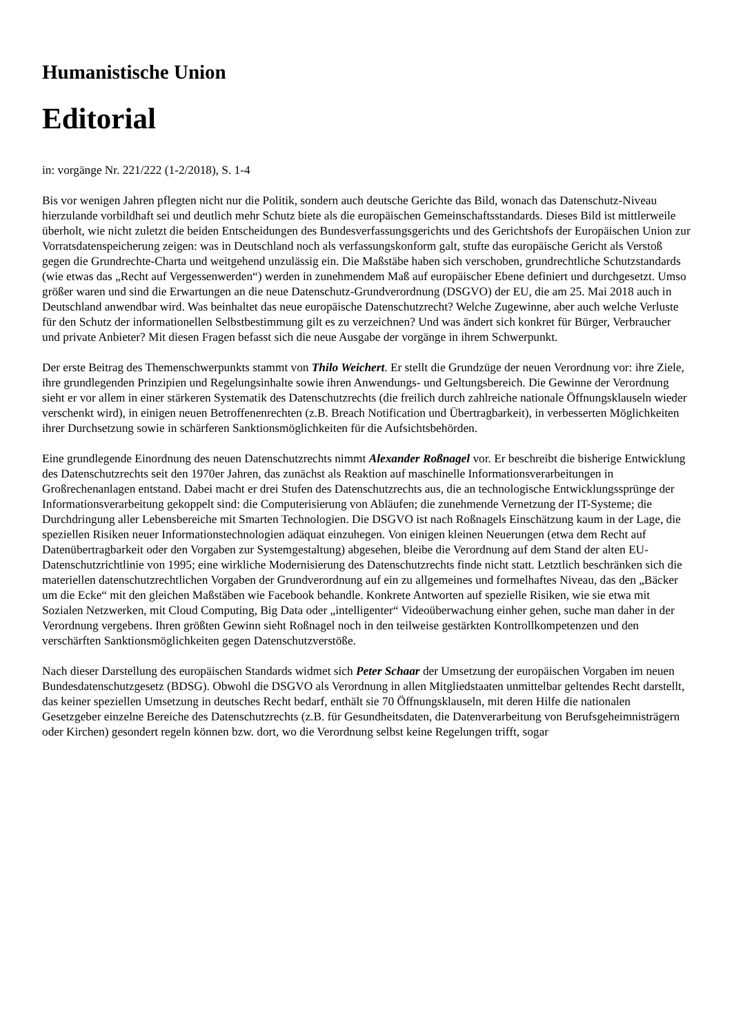Humanistische Union
Editorial
in: vorgänge Nr. 221/222 (1-2/2018), S. 1-4
Bis vor wenigen Jahren pflegten nicht nur die Politik, sondern auch deutsche Gerichte das Bild, wonach das Datenschutz-Niveau hierzulande vorbildhaft sei und deutlich mehr Schutz biete als die europäischen Gemeinschaftsstandards. Dieses Bild ist mittlerweile überholt, wie nicht zuletzt die beiden Entscheidungen des Bundesverfassungsgerichts und des Gerichtshofs der Europäischen Union zur Vorratsdatenspeicherung zeigen: was in Deutschland noch als verfassungskonform galt, stufte das europäische Gericht als Verstoß gegen die Grundrechte-Charta und weitgehend unzulässig ein. Die Maßstäbe haben sich verschoben, grundrechtliche Schutzstandards (wie etwas das „Recht auf Vergessenwerden“) werden in zunehmendem Maß auf europäischer Ebene definiert und durchgesetzt. Umso größer waren und sind die Erwartungen an die neue Datenschutz-Grundverordnung (DSGVO) der EU, die am 25. Mai 2018 auch in Deutschland anwendbar wird. Was beinhaltet das neue europäische Datenschutzrecht? Welche Zugewinne, aber auch welche Verluste für den Schutz der informationellen Selbstbestimmung gilt es zu verzeichnen? Und was ändert sich konkret für Bürger, Verbraucher und private Anbieter? Mit diesen Fragen befasst sich die neue Ausgabe der vorgänge in ihrem Schwerpunkt.
Der erste Beitrag des Themenschwerpunkts stammt von Thilo Weichert. Er stellt die Grundzüge der neuen Verordnung vor: ihre Ziele, ihre grundlegenden Prinzipien und Regelungsinhalte sowie ihren Anwendungs- und Geltungsbereich. Die Gewinne der Verordnung sieht er vor allem in einer stärkeren Systematik des Datenschutzrechts (die freilich durch zahlreiche nationale Öffnungsklauseln wieder verschenkt wird), in einigen neuen Betroffenenrechten (z.B. Breach Notification und Übertragbarkeit), in verbesserten Möglichkeiten ihrer Durchsetzung sowie in schärferen Sanktionsmöglichkeiten für die Aufsichtsbehörden.
Eine grundlegende Einordnung des neuen Datenschutzrechts nimmt Alexander Roßnagel vor. Er beschreibt die bisherige Entwicklung des Datenschutzrechts seit den 1970er Jahren, das zunächst als Reaktion auf maschinelle Informationsverarbeitungen in Großrechenanlagen entstand. Dabei macht er drei Stufen des Datenschutzrechts aus, die an technologische Entwicklungssprünge der Informationsverarbeitung gekoppelt sind: die Computerisierung von Abläufen; die zunehmende Vernetzung der IT-Systeme; die Durchdringung aller Lebensbereiche mit Smarten Technologien. Die DSGVO ist nach Roßnagels Einschätzung kaum in der Lage, die speziellen Risiken neuer Informationstechnologien adäquat einzuhegen. Von einigen kleinen Neuerungen (etwa dem Recht auf Datenübertragbarkeit oder den Vorgaben zur Systemgestaltung) abgesehen, bleibe die Verordnung auf dem Stand der alten EU-Datenschutzrichtlinie von 1995; eine wirkliche Modernisierung des Datenschutzrechts finde nicht statt. Letztlich beschränken sich die materiellen datenschutzrechtlichen Vorgaben der Grundverordnung auf ein zu allgemeines und formelhaftes Niveau, das den „Bäcker um die Ecke“ mit den gleichen Maßstäben wie Facebook behandle. Konkrete Antworten auf spezielle Risiken, wie sie etwa mit Sozialen Netzwerken, mit Cloud Computing, Big Data oder „intelligenter“ Videoüberwachung einher gehen, suche man daher in der Verordnung vergebens. Ihren größten Gewinn sieht Roßnagel noch in den teilweise gestärkten Kontrollkompetenzen und den verschärften Sanktionsmöglichkeiten gegen Datenschutzverstöße.
Nach dieser Darstellung des europäischen Standards widmet sich Peter Schaar der Umsetzung der europäischen Vorgaben im neuen Bundesdatenschutzgesetz (BDSG). Obwohl die DSGVO als Verordnung in allen Mitgliedstaaten unmittelbar geltendes Recht darstellt, das keiner speziellen Umsetzung in deutsches Recht bedarf, enthält sie 70 Öffnungsklauseln, mit deren Hilfe die nationalen Gesetzgeber einzelne Bereiche des Datenschutzrechts (z.B. für Gesundheitsdaten, die Datenverarbeitung von Berufsgeheimnisträgern oder Kirchen) gesondert regeln können bzw. dort, wo die Verordnung selbst keine Regelungen trifft, sogar